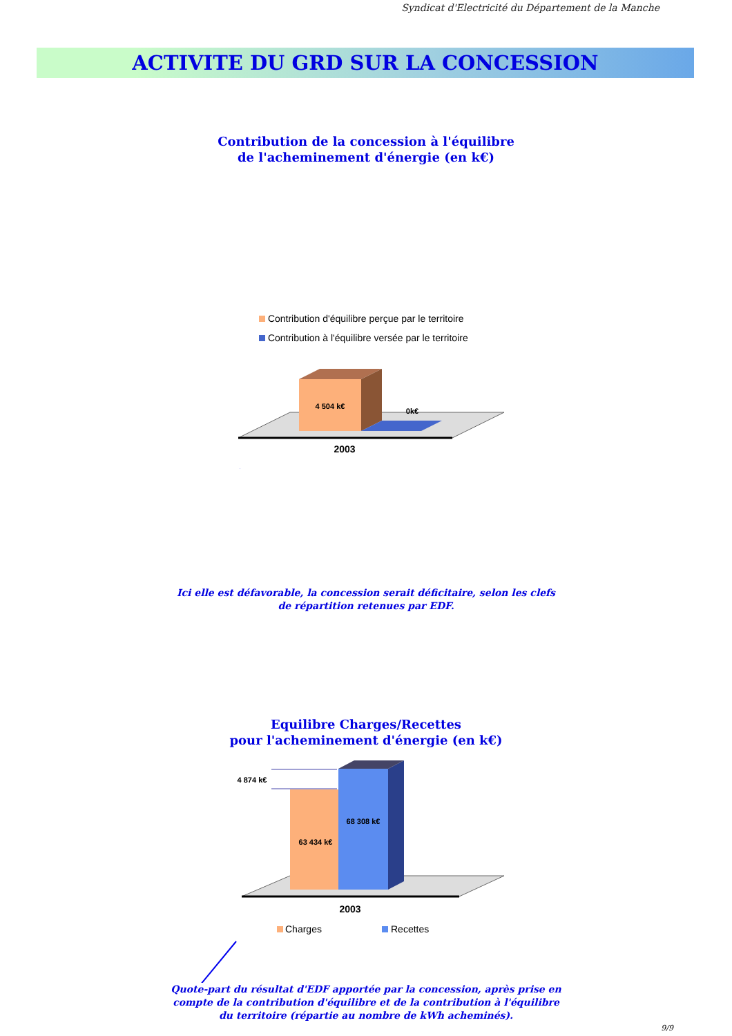Syndicat d'Electricité du Département de la Manche
ACTIVITE DU GRD SUR LA CONCESSION
Contribution de la concession à l'équilibre
de l'acheminement d'énergie (en k€)
4 504 k€
0k€
2003
Contribution d'équilibre perçue par le territoire
Contribution à l'équilibre versée par le territoire
Ici elle est défavorable, la concession serait déficitaire, selon les clefs de répartition retenues par EDF.
Equilibre Charges/Recettes
pour l'acheminement d'énergie (en k€)
4 874 k€
63 434 k€
68 308 k€
2003
Charges
Recettes
Quote-part du résultat d'EDF apportée par la concession, après prise en compte de la contribution d'équilibre et de la contribution à l'équilibre du territoire (répartie au nombre de kWh acheminés).
9/9